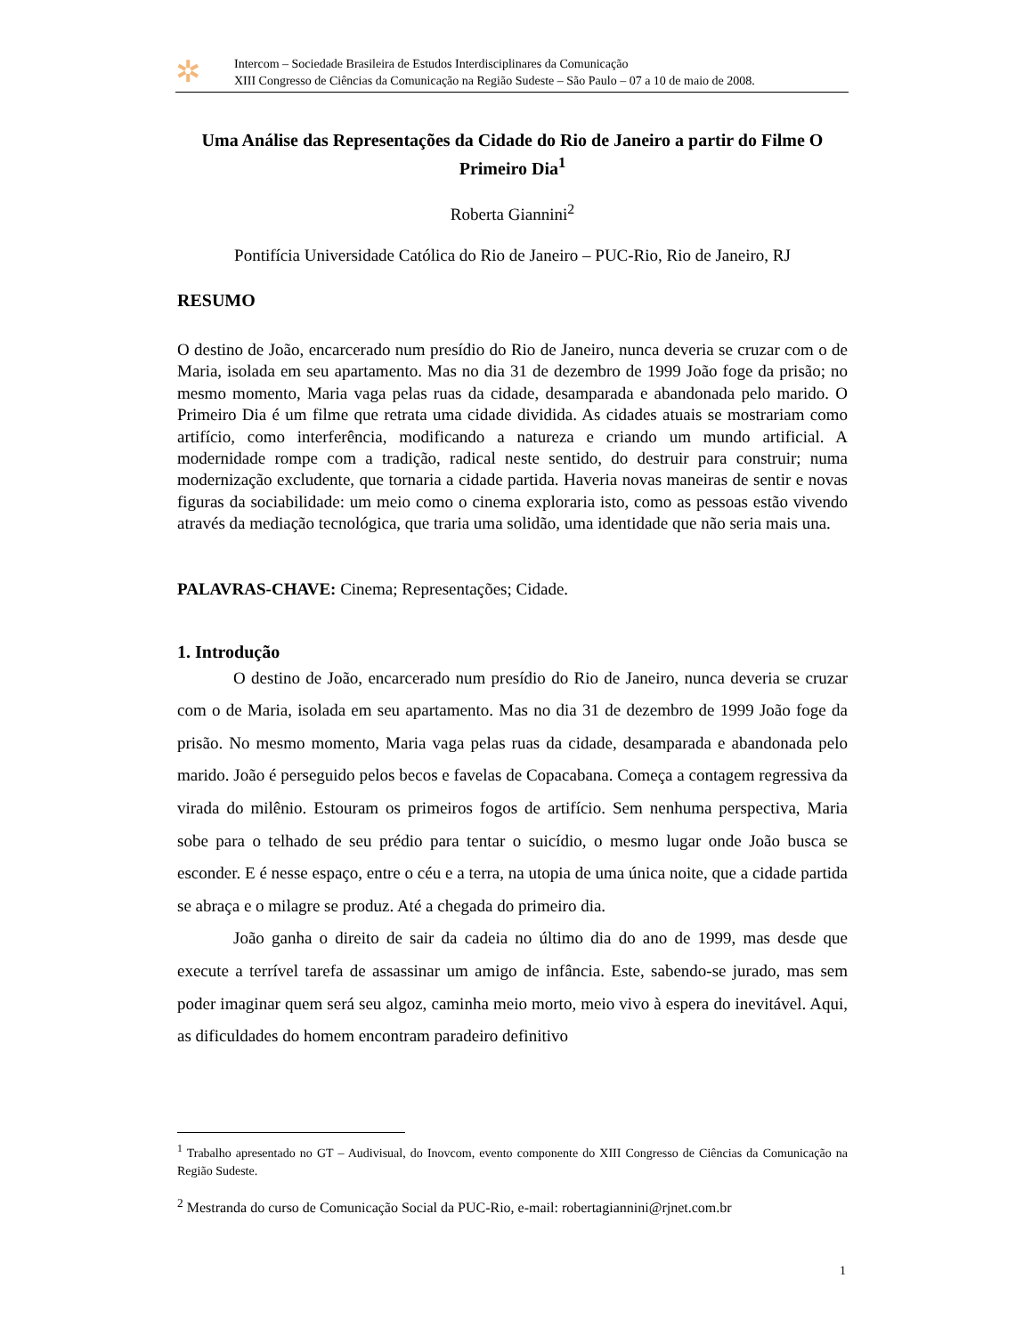✲
Intercom – Sociedade Brasileira de Estudos Interdisciplinares da Comunicação
XIII Congresso de Ciências da Comunicação na Região Sudeste – São Paulo – 07 a 10 de maio de 2008.
Uma Análise das Representações da Cidade do Rio de Janeiro a partir do Filme O Primeiro Dia<sup>1</sup>
Roberta Giannini<sup>2</sup>
Pontifícia Universidade Católica do Rio de Janeiro – PUC-Rio, Rio de Janeiro, RJ
RESUMO
O destino de João, encarcerado num presídio do Rio de Janeiro, nunca deveria se cruzar com o de Maria, isolada em seu apartamento. Mas no dia 31 de dezembro de 1999 João foge da prisão; no mesmo momento, Maria vaga pelas ruas da cidade, desamparada e abandonada pelo marido. O Primeiro Dia é um filme que retrata uma cidade dividida. As cidades atuais se mostrariam como artifício, como interferência, modificando a natureza e criando um mundo artificial. A modernidade rompe com a tradição, radical neste sentido, do destruir para construir; numa modernização excludente, que tornaria a cidade partida. Haveria novas maneiras de sentir e novas figuras da sociabilidade: um meio como o cinema exploraria isto, como as pessoas estão vivendo através da mediação tecnológica, que traria uma solidão, uma identidade que não seria mais una.
PALAVRAS-CHAVE: Cinema; Representações; Cidade.
1. Introdução
O destino de João, encarcerado num presídio do Rio de Janeiro, nunca deveria se cruzar com o de Maria, isolada em seu apartamento. Mas no dia 31 de dezembro de 1999 João foge da prisão. No mesmo momento, Maria vaga pelas ruas da cidade, desamparada e abandonada pelo marido. João é perseguido pelos becos e favelas de Copacabana. Começa a contagem regressiva da virada do milênio. Estouram os primeiros fogos de artifício. Sem nenhuma perspectiva, Maria sobe para o telhado de seu prédio para tentar o suicídio, o mesmo lugar onde João busca se esconder. E é nesse espaço, entre o céu e a terra, na utopia de uma única noite, que a cidade partida se abraça e o milagre se produz. Até a chegada do primeiro dia.
João ganha o direito de sair da cadeia no último dia do ano de 1999, mas desde que execute a terrível tarefa de assassinar um amigo de infância. Este, sabendo-se jurado, mas sem poder imaginar quem será seu algoz, caminha meio morto, meio vivo à espera do inevitável. Aqui, as dificuldades do homem encontram paradeiro definitivo
<sup>1</sup> Trabalho apresentado no GT – Audivisual, do Inovcom, evento componente do XIII Congresso de Ciências da Comunicação na Região Sudeste.
<sup>2</sup> Mestranda do curso de Comunicação Social da PUC-Rio, e-mail: robertagiannini@rjnet.com.br
1